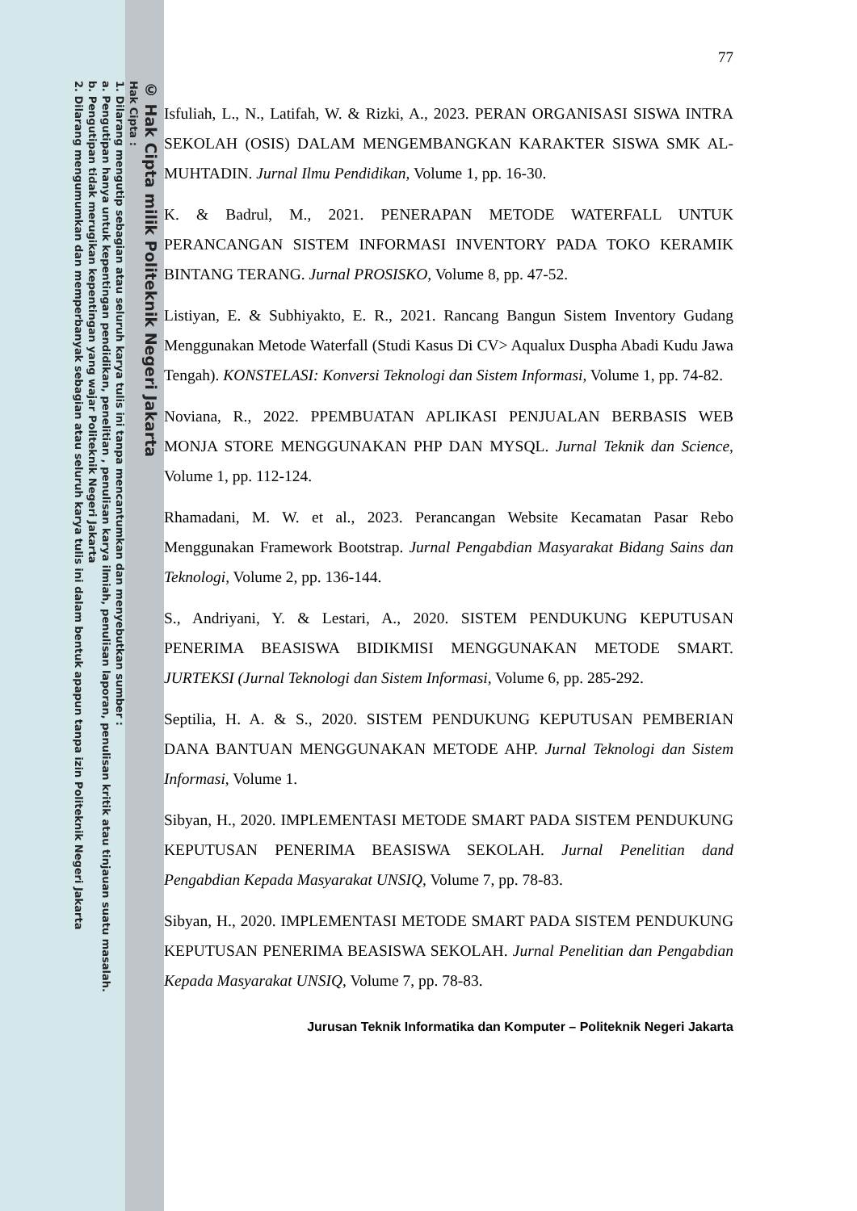© Hak Cipta milik Politeknik Negeri Jakarta
Hak Cipta :
1. Dilarang mengutip sebagian atau seluruh karya tulis ini tanpa mencantumkan dan menyebutkan sumber :
a. Pengutipan hanya untuk kepentingan pendidikan, penelitian , penulisan karya ilmiah, penulisan laporan, penulisan kritik atau tinjauan suatu masalah.
b. Pengutipan tidak merugikan kepentingan yang wajar Politeknik Negeri Jakarta
2. Dilarang mengumumkan dan memperbanyak sebagian atau seluruh karya tulis ini dalam bentuk apapun tanpa izin Politeknik Negeri Jakarta
77
Isfuliah, L., N., Latifah, W. & Rizki, A., 2023. PERAN ORGANISASI SISWA INTRA SEKOLAH (OSIS) DALAM MENGEMBANGKAN KARAKTER SISWA SMK AL-MUHTADIN. Jurnal Ilmu Pendidikan, Volume 1, pp. 16-30.
K. & Badrul, M., 2021. PENERAPAN METODE WATERFALL UNTUK PERANCANGAN SISTEM INFORMASI INVENTORY PADA TOKO KERAMIK BINTANG TERANG. Jurnal PROSISKO, Volume 8, pp. 47-52.
Listiyan, E. & Subhiyakto, E. R., 2021. Rancang Bangun Sistem Inventory Gudang Menggunakan Metode Waterfall (Studi Kasus Di CV> Aqualux Duspha Abadi Kudu Jawa Tengah). KONSTELASI: Konversi Teknologi dan Sistem Informasi, Volume 1, pp. 74-82.
Noviana, R., 2022. PPEMBUATAN APLIKASI PENJUALAN BERBASIS WEB MONJA STORE MENGGUNAKAN PHP DAN MYSQL. Jurnal Teknik dan Science, Volume 1, pp. 112-124.
Rhamadani, M. W. et al., 2023. Perancangan Website Kecamatan Pasar Rebo Menggunakan Framework Bootstrap. Jurnal Pengabdian Masyarakat Bidang Sains dan Teknologi, Volume 2, pp. 136-144.
S., Andriyani, Y. & Lestari, A., 2020. SISTEM PENDUKUNG KEPUTUSAN PENERIMA BEASISWA BIDIKMISI MENGGUNAKAN METODE SMART. JURTEKSI (Jurnal Teknologi dan Sistem Informasi, Volume 6, pp. 285-292.
Septilia, H. A. & S., 2020. SISTEM PENDUKUNG KEPUTUSAN PEMBERIAN DANA BANTUAN MENGGUNAKAN METODE AHP. Jurnal Teknologi dan Sistem Informasi, Volume 1.
Sibyan, H., 2020. IMPLEMENTASI METODE SMART PADA SISTEM PENDUKUNG KEPUTUSAN PENERIMA BEASISWA SEKOLAH. Jurnal Penelitian dand Pengabdian Kepada Masyarakat UNSIQ, Volume 7, pp. 78-83.
Sibyan, H., 2020. IMPLEMENTASI METODE SMART PADA SISTEM PENDUKUNG KEPUTUSAN PENERIMA BEASISWA SEKOLAH. Jurnal Penelitian dan Pengabdian Kepada Masyarakat UNSIQ, Volume 7, pp. 78-83.
Jurusan Teknik Informatika dan Komputer – Politeknik Negeri Jakarta